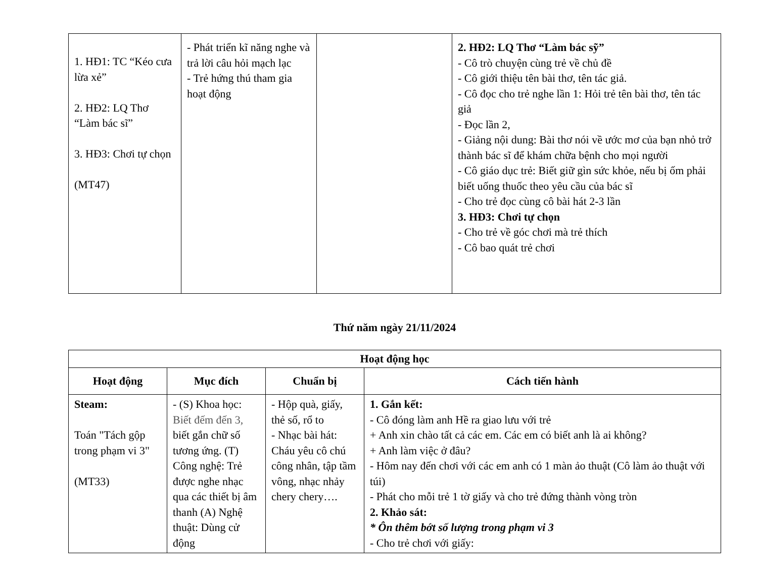| 1. HĐ1: TC “Kéo cưa lừa xẻ” 2. HĐ2: LQ Thơ “Làm bác sĩ” 3. HĐ3: Chơi tự chọn (MT47) | - Phát triển kĩ năng nghe và trả lời câu hỏi mạch lạc - Trẻ hứng thú tham gia hoạt động | | 2. HĐ2: LQ Thơ “Làm bác sỹ” - Cô trò chuyện cùng trẻ về chủ đề - Cô giới thiệu tên bài thơ, tên tác giả. - Cô đọc cho trẻ nghe lần 1: Hỏi trẻ tên bài thơ, tên tác giả - Đọc lần 2, - Giảng nội dung: Bài thơ nói về ước mơ của bạn nhỏ trở thành bác sĩ để khám chữa bệnh cho mọi người - Cô giáo dục trẻ: Biết giữ gìn sức khỏe, nếu bị ốm phải biết uống thuốc theo yêu cầu của bác sĩ - Cho trẻ đọc cùng cô bài hát 2-3 lần 3. HĐ3: Chơi tự chọn - Cho trẻ về góc chơi mà trẻ thích - Cô bao quát trẻ chơi |
Thứ năm ngày 21/11/2024
| Hoạt động học | | | |
| --- | --- | --- | --- |
| Hoạt động | Mục đích | Chuẩn bị | Cách tiến hành |
| Steam: Toán "Tách gộp trong phạm vi 3" (MT33) | - (S) Khoa học: Biết đếm đến 3, biết gắn chữ số tương ứng. (T) Công nghệ: Trẻ được nghe nhạc qua các thiết bị âm thanh (A) Nghệ thuật: Dùng cử động | - Hộp quà, giấy, thẻ số, rổ to - Nhạc bài hát: Cháu yêu cô chú công nhân, tập tầm vông, nhạc nhảy chery chery…. | 1. Gắn kết: - Cô đóng làm anh Hề ra giao lưu với trẻ + Anh xin chào tất cả các em. Các em có biết anh là ai không? + Anh làm việc ở đâu? - Hôm nay đến chơi với các em anh có 1 màn ảo thuật (Cô làm ảo thuật với túi) - Phát cho mỗi trẻ 1 tờ giấy và cho trẻ đứng thành vòng tròn 2. Khảo sát: * Ôn thêm bớt số lượng trong phạm vi 3 - Cho trẻ chơi với giấy: |